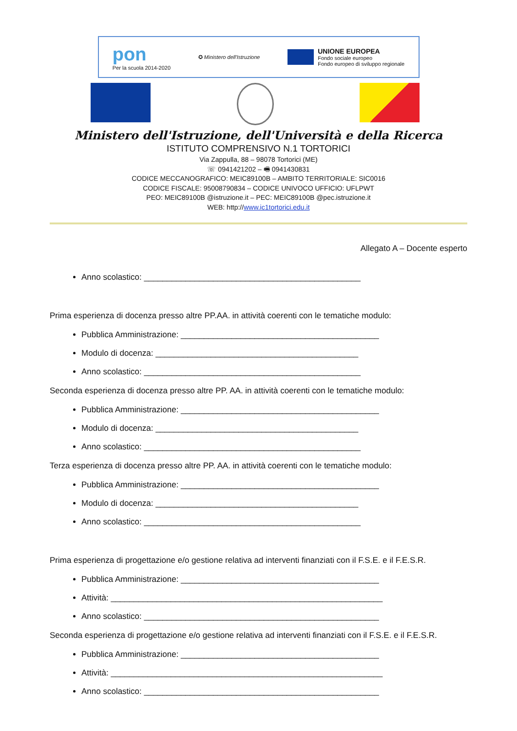pon
Per la scuola 2014-2020
✪ Ministero dell'Istruzione
UNIONE EUROPEA
Fondo sociale europeo
Fondo europeo di sviluppo regionale
Ministero dell'Istruzione, dell'Università e della Ricerca
ISTITUTO COMPRENSIVO N.1 TORTORICI
Via Zappulla, 88 – 98078 Tortorici (ME)
☏ 0941421202 – 🖷 0941430831
CODICE MECCANOGRAFICO: MEIC89100B – AMBITO TERRITORIALE: SIC0016
CODICE FISCALE: 95008790834 – CODICE UNIVOCO UFFICIO: UFLPWT
PEO: MEIC89100B @istruzione.it – PEC: MEIC89100B @pec.istruzione.it
WEB: http://www.ic1tortorici.edu.it
Allegato A – Docente esperto
Anno scolastico: _______________________________________________
Prima esperienza di docenza presso altre PP.AA. in attività coerenti con le tematiche modulo:
Pubblica Amministrazione: ___________________________________________
Modulo di docenza: ____________________________________________
Anno scolastico: _______________________________________________
Seconda esperienza di docenza presso altre PP. AA. in attività coerenti con le tematiche modulo:
Pubblica Amministrazione: ___________________________________________
Modulo di docenza: ____________________________________________
Anno scolastico: _______________________________________________
Terza esperienza di docenza presso altre PP. AA. in attività coerenti con le tematiche modulo:
Pubblica Amministrazione: ___________________________________________
Modulo di docenza: ____________________________________________
Anno scolastico: _______________________________________________
Prima esperienza di progettazione e/o gestione relativa ad interventi finanziati con il F.S.E. e il F.E.S.R.
Pubblica Amministrazione: ___________________________________________
Attività: ___________________________________________________________
Anno scolastico: ___________________________________________________
Seconda esperienza di progettazione e/o gestione relativa ad interventi finanziati con il F.S.E. e il F.E.S.R.
Pubblica Amministrazione: ___________________________________________
Attività: ___________________________________________________________
Anno scolastico: ___________________________________________________